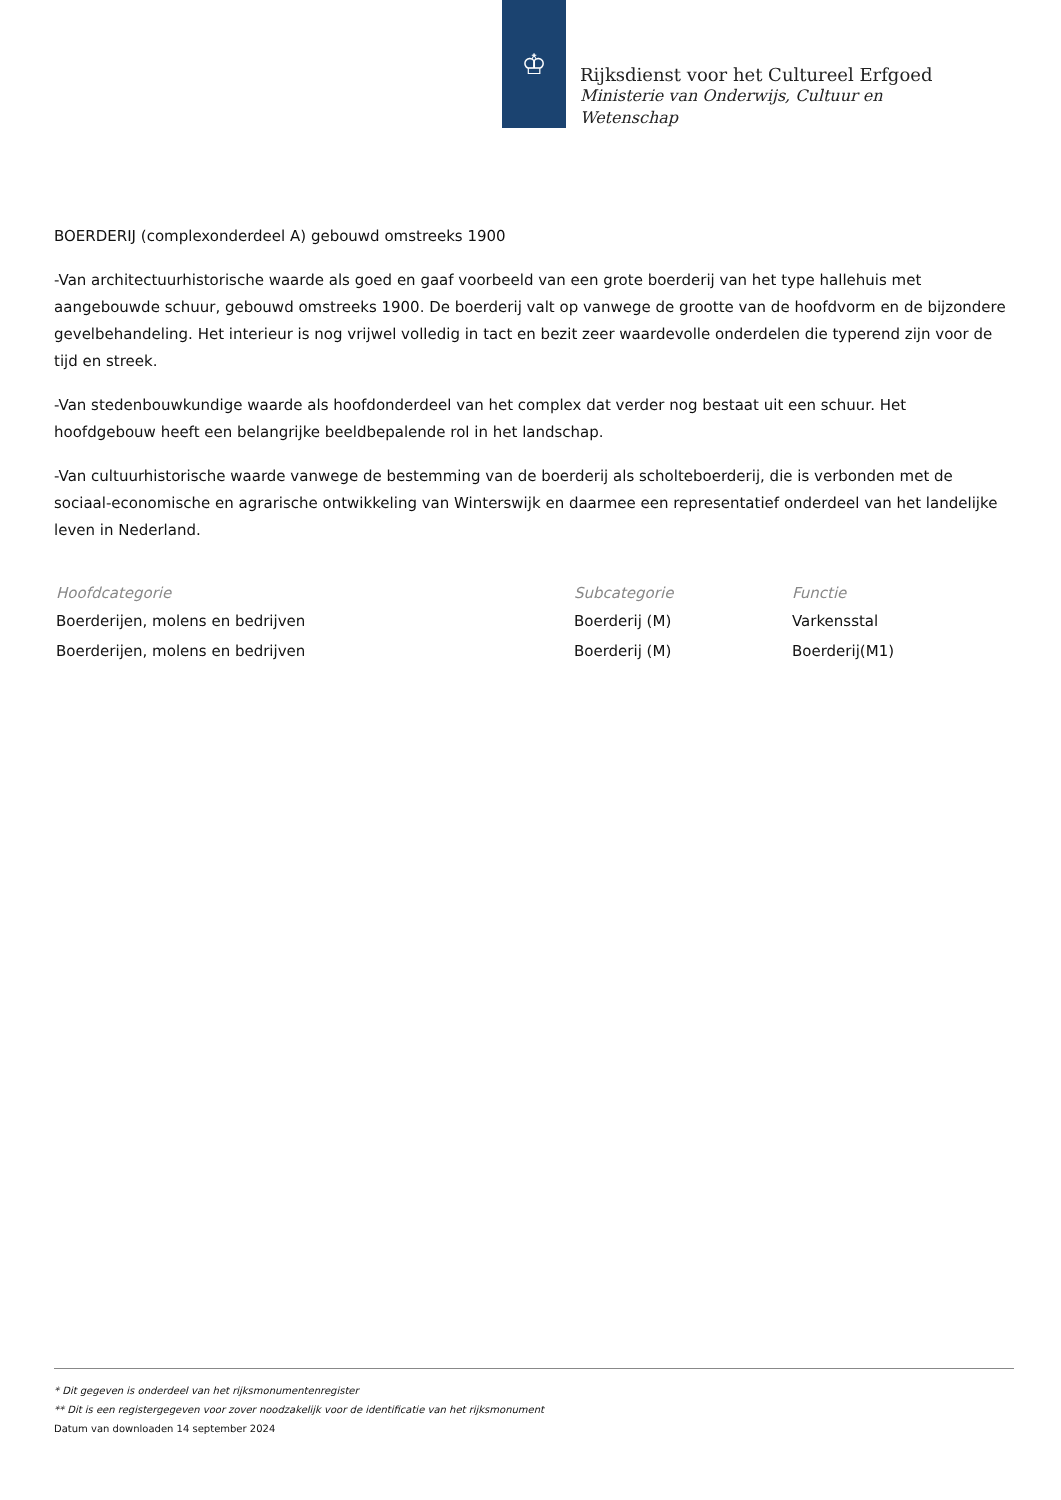♔
Rijksdienst voor het Cultureel Erfgoed
Ministerie van Onderwijs, Cultuur en
Wetenschap
BOERDERIJ (complexonderdeel A) gebouwd omstreeks 1900
-Van architectuurhistorische waarde als goed en gaaf voorbeeld van een grote boerderij van het type hallehuis met aangebouwde schuur, gebouwd omstreeks 1900. De boerderij valt op vanwege de grootte van de hoofdvorm en de bijzondere gevelbehandeling. Het interieur is nog vrijwel volledig in tact en bezit zeer waardevolle onderdelen die typerend zijn voor de tijd en streek.
-Van stedenbouwkundige waarde als hoofdonderdeel van het complex dat verder nog bestaat uit een schuur. Het hoofdgebouw heeft een belangrijke beeldbepalende rol in het landschap.
-Van cultuurhistorische waarde vanwege de bestemming van de boerderij als scholteboerderij, die is verbonden met de sociaal-economische en agrarische ontwikkeling van Winterswijk en daarmee een representatief onderdeel van het landelijke leven in Nederland.
| Hoofdcategorie | Subcategorie | Functie |
| --- | --- | --- |
| Boerderijen, molens en bedrijven | Boerderij (M) | Varkensstal |
| Boerderijen, molens en bedrijven | Boerderij (M) | Boerderij(M1) |
* Dit gegeven is onderdeel van het rijksmonumentenregister
** Dit is een registergegeven voor zover noodzakelijk voor de identificatie van het rijksmonument
Datum van downloaden 14 september 2024